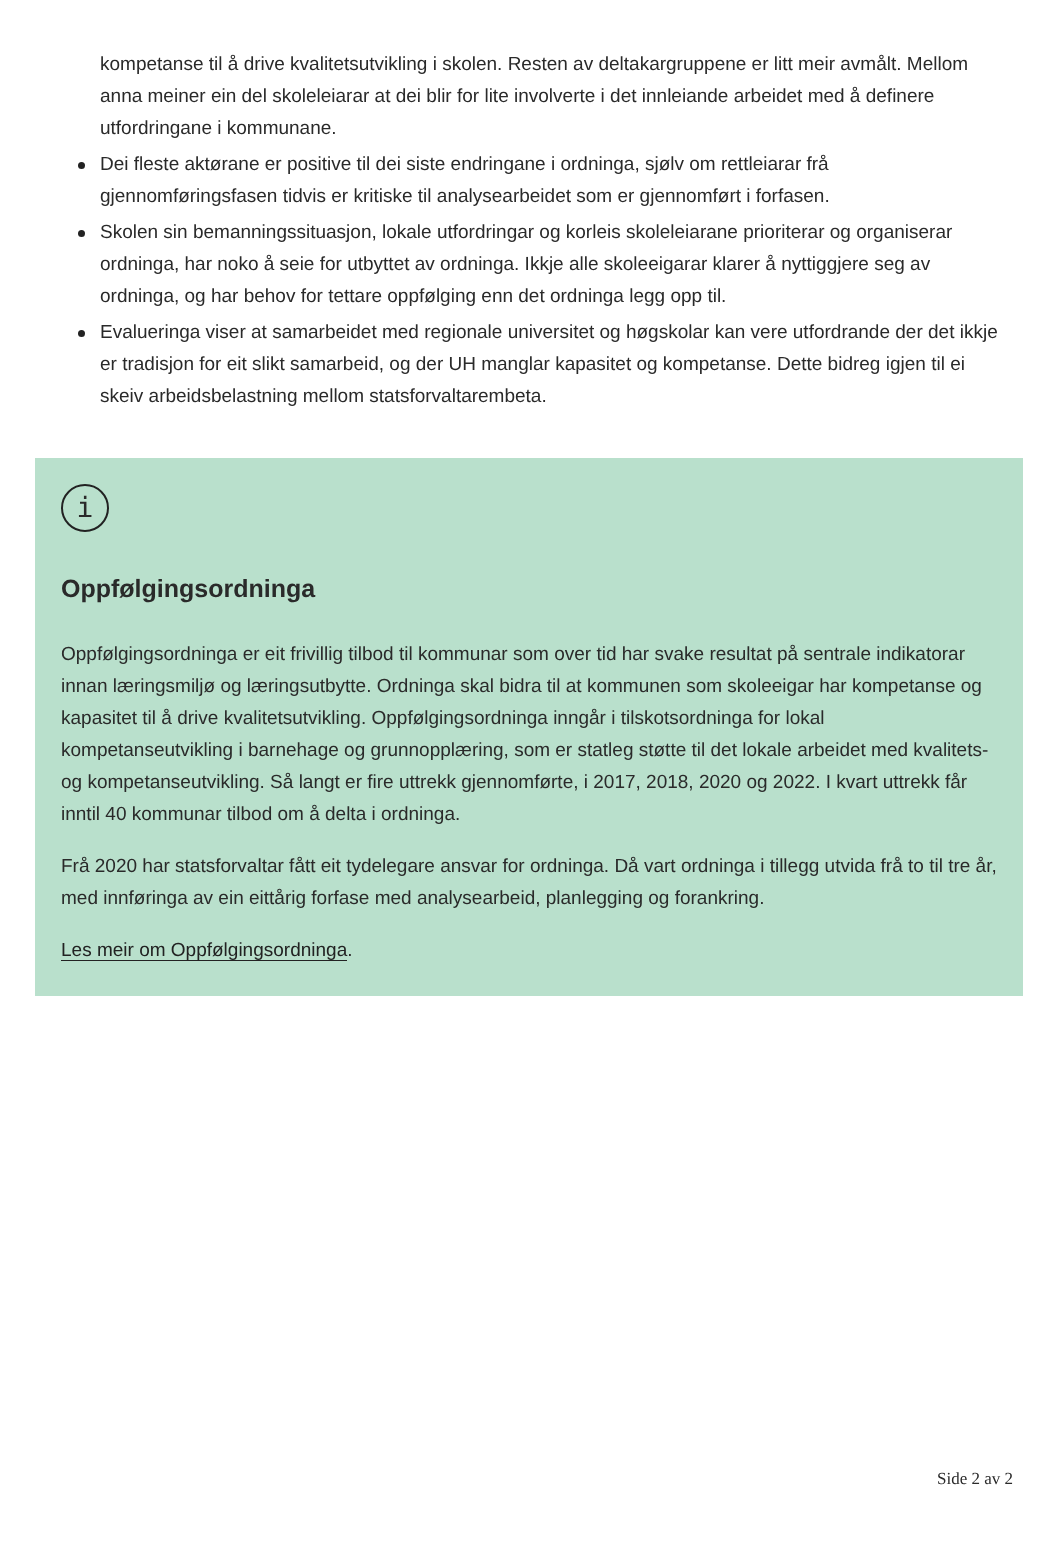kompetanse til å drive kvalitetsutvikling i skolen. Resten av deltakargruppene er litt meir avmålt. Mellom anna meiner ein del skoleleiarar at dei blir for lite involverte i det innleiande arbeidet med å definere utfordringane i kommunane.
Dei fleste aktørane er positive til dei siste endringane i ordninga, sjølv om rettleiarar frå gjennomføringsfasen tidvis er kritiske til analysearbeidet som er gjennomført i forfasen.
Skolen sin bemanningssituasjon, lokale utfordringar og korleis skoleleiarane prioriterar og organiserar ordninga, har noko å seie for utbyttet av ordninga. Ikkje alle skoleeigarar klarer å nyttiggjere seg av ordninga, og har behov for tettare oppfølging enn det ordninga legg opp til.
Evalueringa viser at samarbeidet med regionale universitet og høgskolar kan vere utfordrande der det ikkje er tradisjon for eit slikt samarbeid, og der UH manglar kapasitet og kompetanse. Dette bidreg igjen til ei skeiv arbeidsbelastning mellom statsforvaltarembeta.
i
Oppfølgingsordninga
Oppfølgingsordninga er eit frivillig tilbod til kommunar som over tid har svake resultat på sentrale indikatorar innan læringsmiljø og læringsutbytte. Ordninga skal bidra til at kommunen som skoleeigar har kompetanse og kapasitet til å drive kvalitetsutvikling. Oppfølgingsordninga inngår i tilskotsordninga for lokal kompetanseutvikling i barnehage og grunnopplæring, som er statleg støtte til det lokale arbeidet med kvalitets- og kompetanseutvikling. Så langt er fire uttrekk gjennomførte, i 2017, 2018, 2020 og 2022. I kvart uttrekk får inntil 40 kommunar tilbod om å delta i ordninga.
Frå 2020 har statsforvaltar fått eit tydelegare ansvar for ordninga. Då vart ordninga i tillegg utvida frå to til tre år, med innføringa av ein eittårig forfase med analysearbeid, planlegging og forankring.
Les meir om Oppfølgingsordninga.
Side 2 av 2